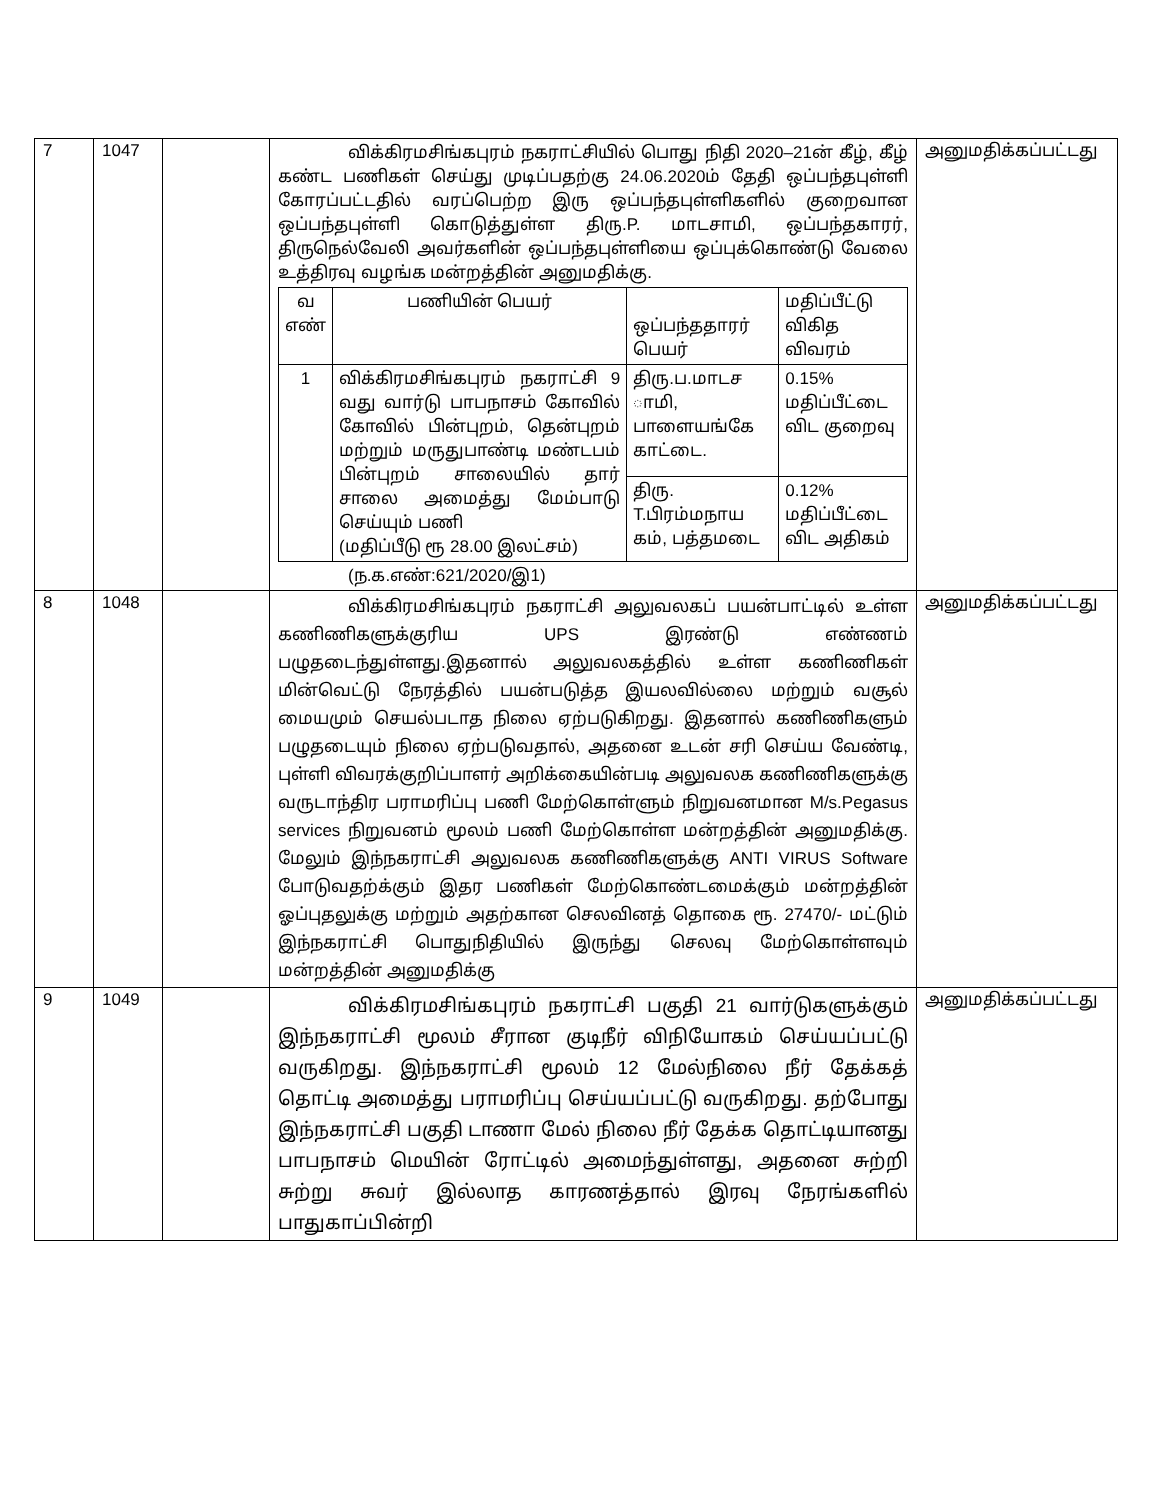| 7 | 1047 | | விக்கிரமசிங்கபுரம் நகராட்சியில் பொது நிதி 2020–21ன் கீழ், கீழ் கண்ட பணிகள் செய்து முடிப்பதற்கு 24.06.2020ம் தேதி ஒப்பந்தபுள்ளி கோரப்பட்டதில் வரப்பெற்ற இரு ஒப்பந்தபுள்ளிகளில் குறைவான ஒப்பந்தபுள்ளி கொடுத்துள்ள திரு.P. மாடசாமி, ஒப்பந்தகாரர், திருநெல்வேலி அவர்களின் ஒப்பந்தபுள்ளியை ஒப்புக்கொண்டு வேலை உத்திரவு வழங்க மன்றத்தின் அனுமதிக்கு. / வ எண் / பணியின் பெயர் / ஒப்பந்ததாரர் பெயர் / மதிப்பீட்டு விகித விவரம் / / 1 / விக்கிரமசிங்கபுரம் நகராட்சி 9 வது வார்டு பாபநாசம் கோவில் கோவில் பின்புறம், தென்புறம் மற்றும் மருதுபாண்டி மண்டபம் பின்புறம் சாலையில் தார் சாலை அமைத்து மேம்பாடு செய்யும் பணி (மதிப்பீடு ரூ 28.00 இலட்சம்) / திரு.ப.மாடச ாமி, பாளையங்கே காட்டை. / 0.15% மதிப்பீட்டை விட குறைவு / / / / திரு. T.பிரம்மநாய கம், பத்தமடை / 0.12% மதிப்பீட்டை விட அதிகம் / (ந.க.எண்:621/2020/இ1) | அனுமதிக்கப்பட்டது |
| 8 | 1048 | | விக்கிரமசிங்கபுரம் நகராட்சி அலுவலகப் பயன்பாட்டில் உள்ள கணிணிகளுக்குரிய UPS இரண்டு எண்ணம் பழுதடைந்துள்ளது.இதனால் அலுவலகத்தில் உள்ள கணிணிகள் மின்வெட்டு நேரத்தில் பயன்படுத்த இயலவில்லை மற்றும் வசூல் மையமும் செயல்படாத நிலை ஏற்படுகிறது. இதனால் கணிணிகளும் பழுதடையும் நிலை ஏற்படுவதால், அதனை உடன் சரி செய்ய வேண்டி, புள்ளி விவரக்குறிப்பாளர் அறிக்கையின்படி அலுவலக கணிணிகளுக்கு வருடாந்திர பராமரிப்பு பணி மேற்கொள்ளும் நிறுவனமான M/s.Pegasus services நிறுவனம் மூலம் பணி மேற்கொள்ள மன்றத்தின் அனுமதிக்கு. மேலும் இந்நகராட்சி அலுவலக கணிணிகளுக்கு ANTI VIRUS Software போடுவதற்க்கும் இதர பணிகள் மேற்கொண்டமைக்கும் மன்றத்தின் ஓப்புதலுக்கு மற்றும் அதற்கான செலவினத் தொகை ரூ. 27470/- மட்டும் இந்நகராட்சி பொதுநிதியில் இருந்து செலவு மேற்கொள்ளவும் மன்றத்தின் அனுமதிக்கு | அனுமதிக்கப்பட்டது |
| 9 | 1049 | | விக்கிரமசிங்கபுரம் நகராட்சி பகுதி 21 வார்டுகளுக்கும் இந்நகராட்சி மூலம் சீரான குடிநீர் விநியோகம் செய்யப்பட்டு வருகிறது. இந்நகராட்சி மூலம் 12 மேல்நிலை நீர் தேக்கத் தொட்டி அமைத்து பராமரிப்பு செய்யப்பட்டு வருகிறது. தற்போது இந்நகராட்சி பகுதி டாணா மேல் நிலை நீர் தேக்க தொட்டியானது பாபநாசம் மெயின் ரோட்டில் அமைந்துள்ளது, அதனை சுற்றி சுற்று சுவர் இல்லாத காரணத்தால் இரவு நேரங்களில் பாதுகாப்பின்றி | அனுமதிக்கப்பட்டது |